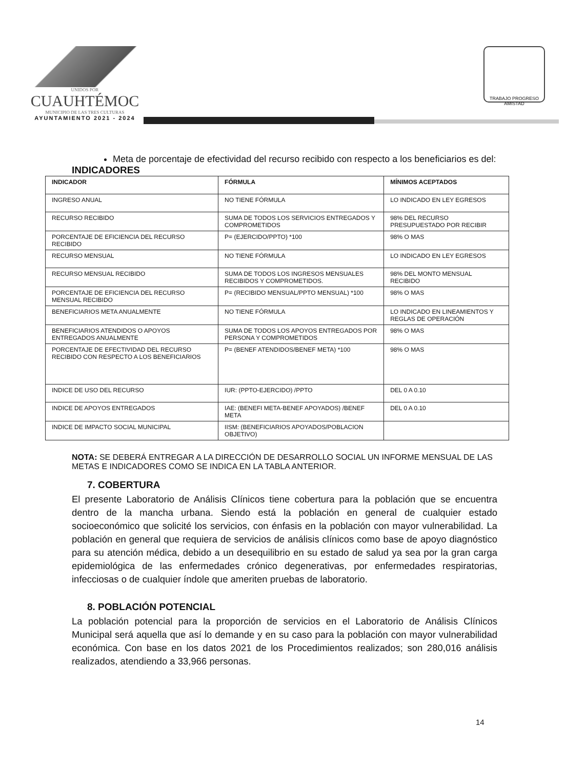UNIDOS POR
CUAUHTÉMOC
MUNICIPIO DE LAS TRES CULTURAS
AYUNTAMIENTO 2021 - 2024
TRABAJO PROGRESO AMISTAD
Meta de porcentaje de efectividad del recurso recibido con respecto a los beneficiarios es del:
INDICADORES
| INDICADOR | FÓRMULA | MÍNIMOS ACEPTADOS |
| --- | --- | --- |
| INGRESO ANUAL | NO TIENE FÓRMULA | LO INDICADO EN LEY EGRESOS |
| RECURSO RECIBIDO | SUMA DE TODOS LOS SERVICIOS ENTREGADOS Y COMPROMETIDOS | 98% DEL RECURSO PRESUPUESTADO POR RECIBIR |
| PORCENTAJE DE EFICIENCIA DEL RECURSO RECIBIDO | P= (EJERCIDO/PPTO) *100 | 98% O MAS |
| RECURSO MENSUAL | NO TIENE FÓRMULA | LO INDICADO EN LEY EGRESOS |
| RECURSO MENSUAL RECIBIDO | SUMA DE TODOS LOS INGRESOS MENSUALES RECIBIDOS Y COMPROMETIDOS. | 98% DEL MONTO MENSUAL RECIBIDO |
| PORCENTAJE DE EFICIENCIA DEL RECURSO MENSUAL RECIBIDO | P= (RECIBIDO MENSUAL/PPTO MENSUAL) *100 | 98% O MAS |
| BENEFICIARIOS META ANUALMENTE | NO TIENE FÓRMULA | LO INDICADO EN LINEAMIENTOS Y REGLAS DE OPERACIÓN |
| BENEFICIARIOS ATENDIDOS O APOYOS ENTREGADOS ANUALMENTE | SUMA DE TODOS LOS APOYOS ENTREGADOS POR PERSONA Y COMPROMETIDOS | 98% O MAS |
| PORCENTAJE DE EFECTIVIDAD DEL RECURSO RECIBIDO CON RESPECTO A LOS BENEFICIARIOS | P= (BENEF ATENDIDOS/BENEF META) *100 | 98% O MAS |
| INDICE DE USO DEL RECURSO | IUR: (PPTO-EJERCIDO) /PPTO | DEL 0 A 0.10 |
| INDICE DE APOYOS ENTREGADOS | IAE: (BENEFI META-BENEF APOYADOS) /BENEF META | DEL 0 A 0.10 |
| INDICE DE IMPACTO SOCIAL MUNICIPAL | IISM: (BENEFICIARIOS APOYADOS/POBLACION OBJETIVO) | |
NOTA: SE DEBERÁ ENTREGAR A LA DIRECCIÓN DE DESARROLLO SOCIAL UN INFORME MENSUAL DE LAS METAS E INDICADORES COMO SE INDICA EN LA TABLA ANTERIOR.
7. COBERTURA
El presente Laboratorio de Análisis Clínicos tiene cobertura para la población que se encuentra dentro de la mancha urbana. Siendo está la población en general de cualquier estado socioeconómico que solicité los servicios, con énfasis en la población con mayor vulnerabilidad. La población en general que requiera de servicios de análisis clínicos como base de apoyo diagnóstico para su atención médica, debido a un desequilibrio en su estado de salud ya sea por la gran carga epidemiológica de las enfermedades crónico degenerativas, por enfermedades respiratorias, infecciosas o de cualquier índole que ameriten pruebas de laboratorio.
8. POBLACIÓN POTENCIAL
La población potencial para la proporción de servicios en el Laboratorio de Análisis Clínicos Municipal será aquella que así lo demande y en su caso para la población con mayor vulnerabilidad económica. Con base en los datos 2021 de los Procedimientos realizados; son 280,016 análisis realizados, atendiendo a 33,966 personas.
14